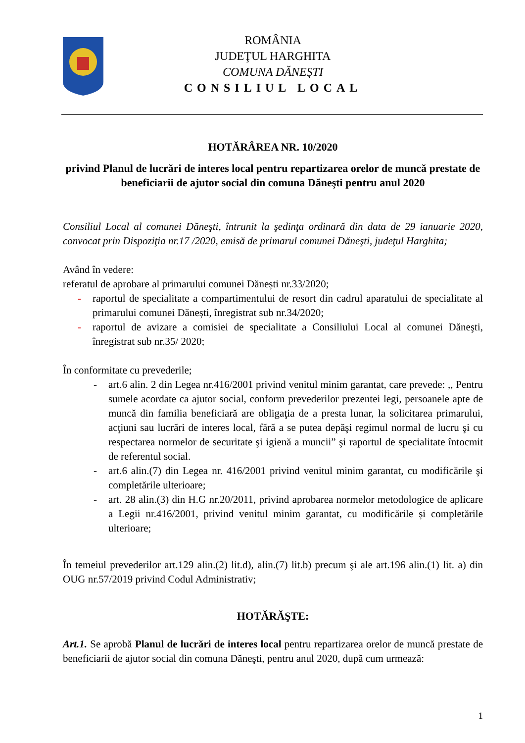ROMÂNIA
JUDEŢUL HARGHITA
COMUNA DĂNEŞTI
CONSILIUL LOCAL
HOTĂRÂREA NR. 10/2020
privind Planul de lucrări de interes local pentru repartizarea orelor de muncă prestate de beneficiarii de ajutor social din comuna Dăneşti pentru anul 2020
Consiliul Local al comunei Dăneşti, întrunit la şedinţa ordinară din data de 29 ianuarie 2020, convocat prin Dispoziţia nr.17 /2020, emisă de primarul comunei Dăneşti, judeţul Harghita;
Având în vedere:
referatul de aprobare al primarului comunei Dănești nr.33/2020;
- raportul de specialitate a compartimentului de resort din cadrul aparatului de specialitate al primarului comunei Dănești, înregistrat sub nr.34/2020;
- raportul de avizare a comisiei de specialitate a Consiliului Local al comunei Dăneşti, înregistrat sub nr.35/ 2020;
În conformitate cu prevederile;
- art.6 alin. 2 din Legea nr.416/2001 privind venitul minim garantat, care prevede: ,, Pentru sumele acordate ca ajutor social, conform prevederilor prezentei legi, persoanele apte de muncă din familia beneficiară are obligaţia de a presta lunar, la solicitarea primarului, acţiuni sau lucrări de interes local, fără a se putea depăşi regimul normal de lucru şi cu respectarea normelor de securitate şi igienă a muncii” şi raportul de specialitate întocmit de referentul social.
- art.6 alin.(7) din Legea nr. 416/2001 privind venitul minim garantat, cu modificările şi completările ulterioare;
- art. 28 alin.(3) din H.G nr.20/2011, privind aprobarea normelor metodologice de aplicare a Legii nr.416/2001, privind venitul minim garantat, cu modificările și completările ulterioare;
În temeiul prevederilor art.129 alin.(2) lit.d), alin.(7) lit.b) precum şi ale art.196 alin.(1) lit. a) din OUG nr.57/2019 privind Codul Administrativ;
HOTĂRĂŞTE:
Art.1. Se aprobă Planul de lucrări de interes local pentru repartizarea orelor de muncă prestate de beneficiarii de ajutor social din comuna Dăneşti, pentru anul 2020, după cum urmează:
1